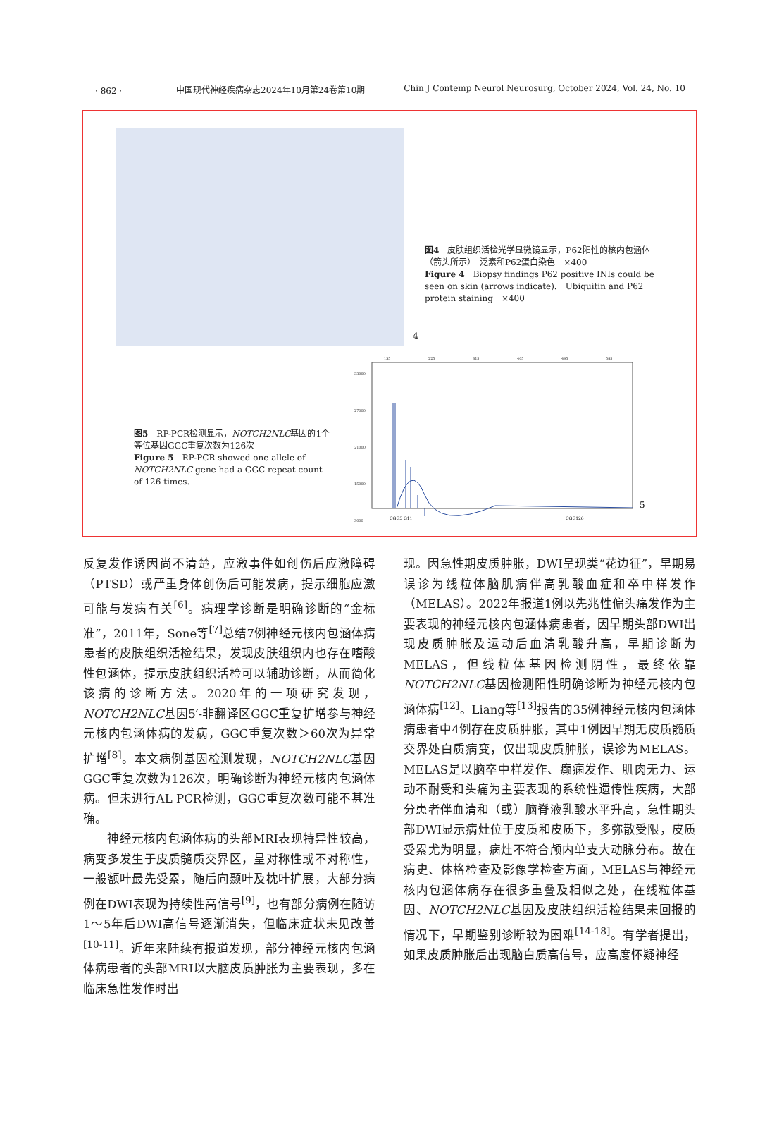· 862 ·
中国现代神经疾病杂志2024年10月第24卷第10期 Chin J Contemp Neurol Neurosurg, October 2024, Vol. 24, No. 10
4
图4　皮肤组织活检光学显微镜显示，P62阳性的核内包涵体（箭头所示）　泛素和P62蛋白染色　×400
Figure 4　Biopsy findings P62 positive INIs could be seen on skin (arrows indicate).　Ubiquitin and P62 protein staining　×400
图5　RP-PCR检测显示，NOTCH2NLC基因的1个等位基因GGC重复次数为126次
Figure 5　RP-PCR showed one allele of NOTCH2NLC gene had a GGC repeat count of 126 times.
135
225
315
405
495
585
33000
27000
21000
15000
3000
CGG5 G11
CGG126
5
反复发作诱因尚不清楚，应激事件如创伤后应激障碍（PTSD）或严重身体创伤后可能发病，提示细胞应激可能与发病有关<sup>[6]</sup>。病理学诊断是明确诊断的“金标准”，2011年，Sone等<sup>[7]</sup>总结7例神经元核内包涵体病患者的皮肤组织活检结果，发现皮肤组织内也存在嗜酸性包涵体，提示皮肤组织活检可以辅助诊断，从而简化该病的诊断方法。2020年的一项研究发现，NOTCH2NLC基因5′-非翻译区GGC重复扩增参与神经元核内包涵体病的发病，GGC重复次数＞60次为异常扩增<sup>[8]</sup>。本文病例基因检测发现，NOTCH2NLC基因GGC重复次数为126次，明确诊断为神经元核内包涵体病。但未进行AL PCR检测，GGC重复次数可能不甚准确。
　　神经元核内包涵体病的头部MRI表现特异性较高，病变多发生于皮质髓质交界区，呈对称性或不对称性，一般额叶最先受累，随后向颞叶及枕叶扩展，大部分病例在DWI表现为持续性高信号<sup>[9]</sup>，也有部分病例在随访1～5年后DWI高信号逐渐消失，但临床症状未见改善<sup>[10-11]</sup>。近年来陆续有报道发现，部分神经元核内包涵体病患者的头部MRI以大脑皮质肿胀为主要表现，多在临床急性发作时出
现。因急性期皮质肿胀，DWI呈现类“花边征”，早期易误诊为线粒体脑肌病伴高乳酸血症和卒中样发作（MELAS）。2022年报道1例以先兆性偏头痛发作为主要表现的神经元核内包涵体病患者，因早期头部DWI出现皮质肿胀及运动后血清乳酸升高，早期诊断为MELAS，但线粒体基因检测阴性，最终依靠NOTCH2NLC基因检测阳性明确诊断为神经元核内包涵体病<sup>[12]</sup>。Liang等<sup>[13]</sup>报告的35例神经元核内包涵体病患者中4例存在皮质肿胀，其中1例因早期无皮质髓质交界处白质病变，仅出现皮质肿胀，误诊为MELAS。MELAS是以脑卒中样发作、癫痫发作、肌肉无力、运动不耐受和头痛为主要表现的系统性遗传性疾病，大部分患者伴血清和（或）脑脊液乳酸水平升高，急性期头部DWI显示病灶位于皮质和皮质下，多弥散受限，皮质受累尤为明显，病灶不符合颅内单支大动脉分布。故在病史、体格检查及影像学检查方面，MELAS与神经元核内包涵体病存在很多重叠及相似之处，在线粒体基因、NOTCH2NLC基因及皮肤组织活检结果未回报的情况下，早期鉴别诊断较为困难<sup>[14-18]</sup>。有学者提出，如果皮质肿胀后出现脑白质高信号，应高度怀疑神经